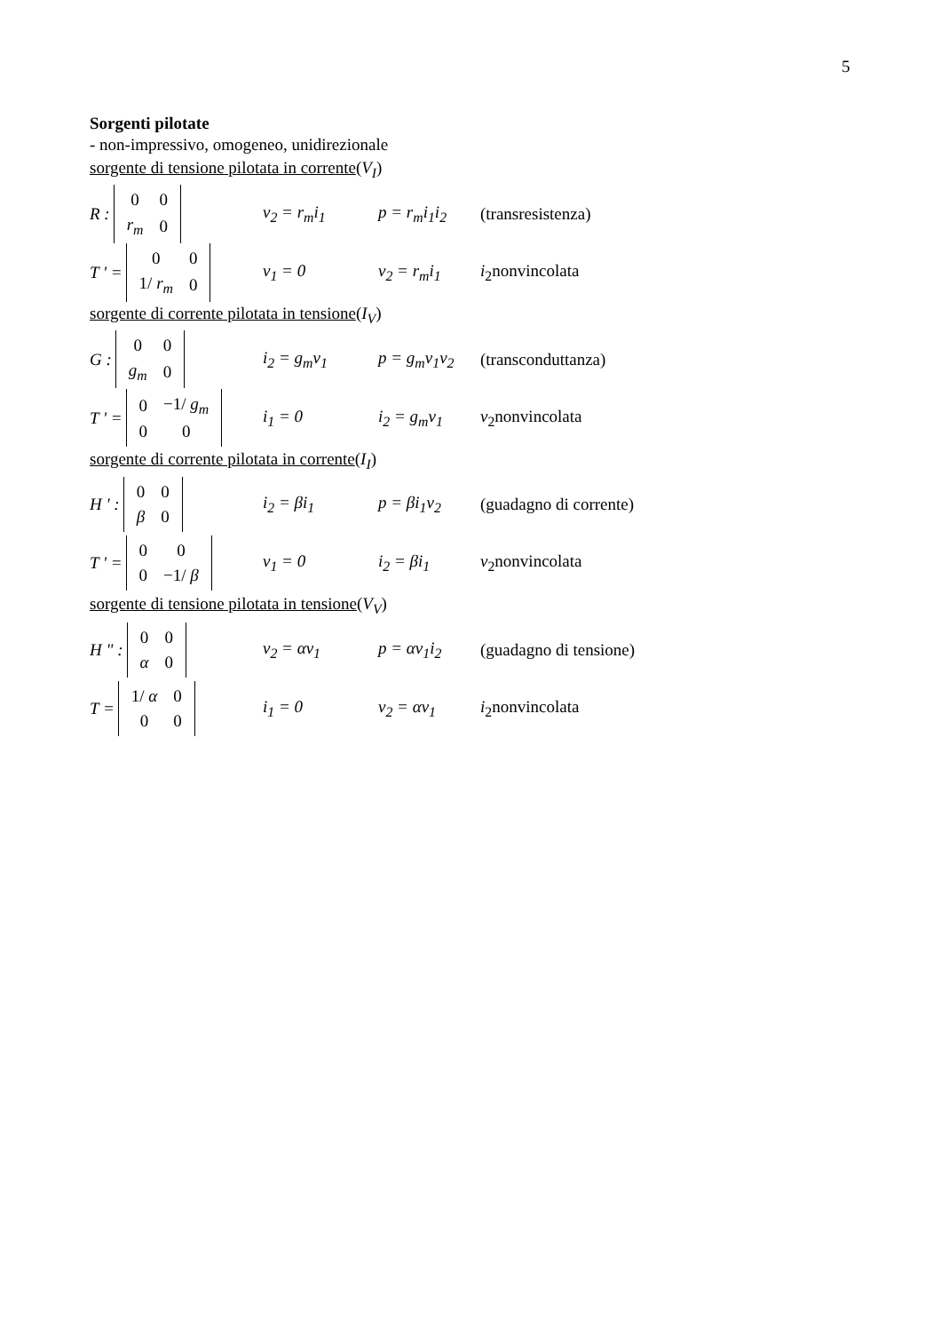5
Sorgenti pilotate
- non-impressivo, omogeneo, unidirezionale
sorgente di tensione pilotata in corrente(V<sub>I</sub>)
R :
| 0 | 0 |
| r<sub>m</sub> | 0 |
v<sub>2</sub> = r<sub>m</sub>i<sub>1</sub> p = r<sub>m</sub>i<sub>1</sub>i<sub>2</sub> (transresistenza)
T ' =
| 0 | 0 |
| 1/ r<sub>m</sub> | 0 |
v<sub>1</sub> = 0 v<sub>2</sub> = r<sub>m</sub>i<sub>1</sub> i<sub>2</sub>nonvincolata
sorgente di corrente pilotata in tensione(I<sub>V</sub>)
G :
| 0 | 0 |
| g<sub>m</sub> | 0 |
i<sub>2</sub> = g<sub>m</sub>v<sub>1</sub> p = g<sub>m</sub>v<sub>1</sub>v<sub>2</sub> (transconduttanza)
T ' =
| 0 | −1/ g<sub>m</sub> |
| 0 | 0 |
i<sub>1</sub> = 0 i<sub>2</sub> = g<sub>m</sub>v<sub>1</sub> v<sub>2</sub>nonvincolata
sorgente di corrente pilotata in corrente(I<sub>I</sub>)
H ' :
| 0 | 0 |
| β | 0 |
i<sub>2</sub> = βi<sub>1</sub> p = βi<sub>1</sub>v<sub>2</sub> (guadagno di corrente)
T ' =
| 0 | 0 |
| 0 | −1/ β |
v<sub>1</sub> = 0 i<sub>2</sub> = βi<sub>1</sub> v<sub>2</sub>nonvincolata
sorgente di tensione pilotata in tensione(V<sub>V</sub>)
H " :
| 0 | 0 |
| α | 0 |
v<sub>2</sub> = αv<sub>1</sub> p = αv<sub>1</sub>i<sub>2</sub> (guadagno di tensione)
T =
| 1/ α | 0 |
| 0 | 0 |
i<sub>1</sub> = 0 v<sub>2</sub> = αv<sub>1</sub> i<sub>2</sub>nonvincolata